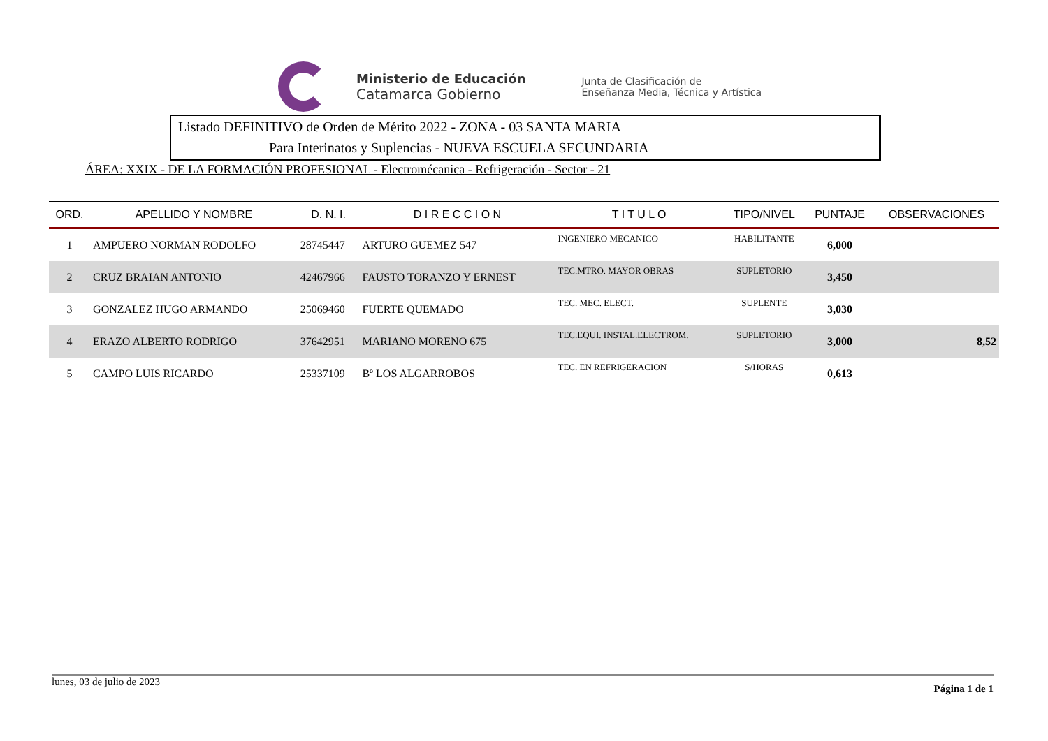Ministerio de Educación
Catamarca Gobierno
Junta de Clasificación de
Enseñanza Media, Técnica y Artística
Listado DEFINITIVO de Orden de Mérito 2022 - ZONA - 03 SANTA MARIA
Para Interinatos y Suplencias - NUEVA ESCUELA SECUNDARIA
ÁREA: XXIX - DE LA FORMACIÓN PROFESIONAL - Electromécanica - Refrigeración - Sector - 21
| ORD. | APELLIDO Y NOMBRE | D. N. I. | D I R E C C I O N | T I T U L O | TIPO/NIVEL | PUNTAJE | OBSERVACIONES |
| --- | --- | --- | --- | --- | --- | --- | --- |
| 1 | AMPUERO NORMAN RODOLFO | 28745447 | ARTURO GUEMEZ 547 | INGENIERO MECANICO | HABILITANTE | 6,000 | |
| 2 | CRUZ BRAIAN ANTONIO | 42467966 | FAUSTO TORANZO Y ERNEST | TEC.MTRO. MAYOR OBRAS | SUPLETORIO | 3,450 | |
| 3 | GONZALEZ HUGO ARMANDO | 25069460 | FUERTE QUEMADO | TEC. MEC. ELECT. | SUPLENTE | 3,030 | |
| 4 | ERAZO ALBERTO RODRIGO | 37642951 | MARIANO MORENO 675 | TEC.EQUI. INSTAL.ELECTROM. | SUPLETORIO | 3,000 | 8,52 |
| 5 | CAMPO LUIS RICARDO | 25337109 | Bº LOS ALGARROBOS | TEC. EN REFRIGERACION | S/HORAS | 0,613 | |
lunes, 03 de julio de 2023 Página 1 de 1